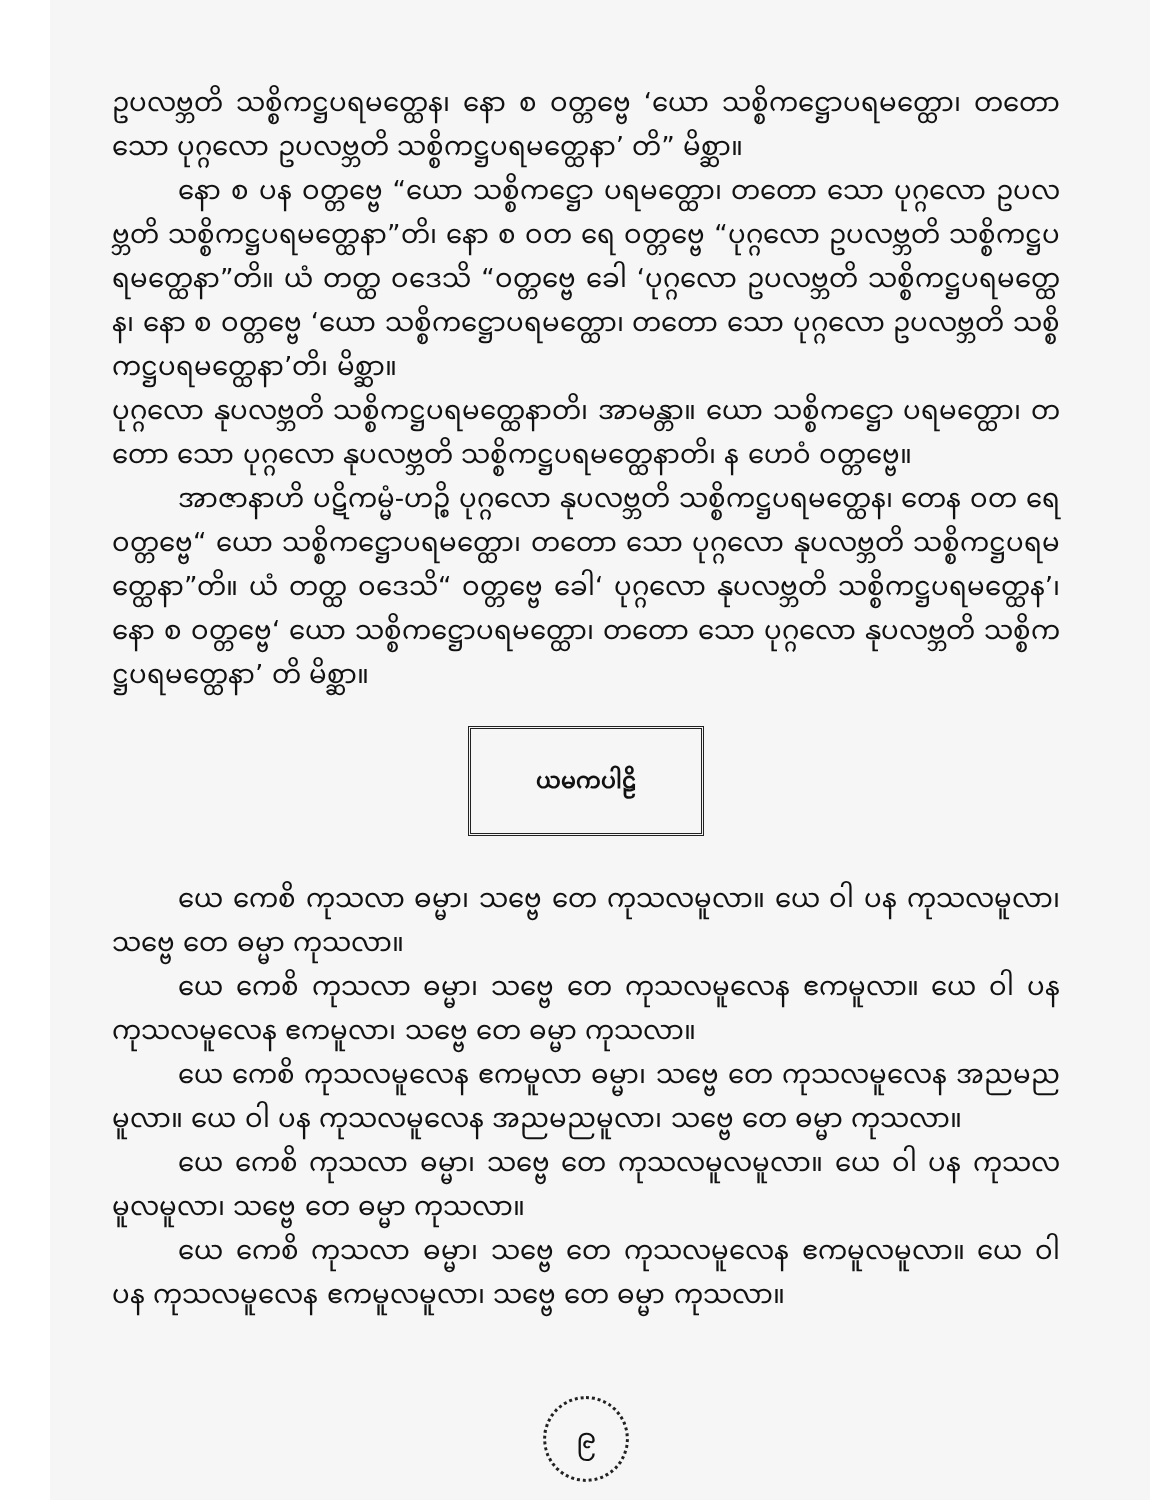ဥပလဗ္ဘတိ သစ္စိကဋ္ဌပရမတ္ထေန၊ နော စ ဝတ္တဗ္ဗေ ‘ယော သစ္စိကဋ္ဌောပရမတ္ထော၊ တတော သော ပုဂ္ဂလော ဥပလဗ္ဘတိ သစ္စိကဋ္ဌပရမတ္ထေနာ’ တိ” မိစ္ဆာ။
နော စ ပန ဝတ္တဗ္ဗေ “ယော သစ္စိကဋ္ဌော ပရမတ္ထော၊ တတော သော ပုဂ္ဂလော ဥပလဗ္ဘတိ သစ္စိကဋ္ဌပရမတ္ထေနာ”တိ၊ နော စ ဝတ ရေ ဝတ္တဗ္ဗေ “ပုဂ္ဂလော ဥပလဗ္ဘတိ သစ္စိကဋ္ဌပရမတ္ထေနာ”တိ။ ယံ တတ္ထ ဝဒေသိ “ဝတ္တဗ္ဗေ ခေါ ‘ပုဂ္ဂလော ဥပလဗ္ဘတိ သစ္စိကဋ္ဌပရမတ္ထေန၊ နော စ ဝတ္တဗ္ဗေ ‘ယော သစ္စိကဋ္ဌောပရမတ္ထော၊ တတော သော ပုဂ္ဂလော ဥပလဗ္ဘတိ သစ္စိကဋ္ဌပရမတ္ထေနာ’တိ၊ မိစ္ဆာ။
ပုဂ္ဂလော နုပလဗ္ဘတိ သစ္စိကဋ္ဌပရမတ္ထေနာတိ၊ အာမန္တာ။ ယော သစ္စိကဋ္ဌော ပရမတ္ထော၊ တတော သော ပုဂ္ဂလော နုပလဗ္ဘတိ သစ္စိကဋ္ဌပရမတ္ထေနာတိ၊ န ဟေဝံ ဝတ္တဗ္ဗေ။
အာဇာနာဟိ ပဋိကမ္မံ-ဟဉ္စိ ပုဂ္ဂလော နုပလဗ္ဘတိ သစ္စိကဋ္ဌပရမတ္ထေန၊ တေန ဝတ ရေ ဝတ္တဗ္ဗေ“ ယော သစ္စိကဋ္ဌောပရမတ္ထော၊ တတော သော ပုဂ္ဂလော နုပလဗ္ဘတိ သစ္စိကဋ္ဌပရမတ္ထေနာ”တိ။ ယံ တတ္ထ ဝဒေသိ“ ဝတ္တဗ္ဗေ ခေါ‘ ပုဂ္ဂလော နုပလဗ္ဘတိ သစ္စိကဋ္ဌပရမတ္ထေန’၊ နော စ ဝတ္တဗ္ဗေ‘ ယော သစ္စိကဋ္ဌောပရမတ္ထော၊ တတော သော ပုဂ္ဂလော နုပလဗ္ဘတိ သစ္စိကဋ္ဌပရမတ္ထေနာ’ တိ မိစ္ဆာ။
ယမကပါဠိ
ယေ ကေစိ ကုသလာ ဓမ္မာ၊ သဗ္ဗေ တေ ကုသလမူလာ။ ယေ ဝါ ပန ကုသလမူလာ၊ သဗ္ဗေ တေ ဓမ္မာ ကုသလာ။
ယေ ကေစိ ကုသလာ ဓမ္မာ၊ သဗ္ဗေ တေ ကုသလမူလေန ဧကမူလာ။ ယေ ဝါ ပန ကုသလမူလေန ဧကမူလာ၊ သဗ္ဗေ တေ ဓမ္မာ ကုသလာ။
ယေ ကေစိ ကုသလမူလေန ဧကမူလာ ဓမ္မာ၊ သဗ္ဗေ တေ ကုသလမူလေန အညမညမူလာ။ ယေ ဝါ ပန ကုသလမူလေန အညမညမူလာ၊ သဗ္ဗေ တေ ဓမ္မာ ကုသလာ။
ယေ ကေစိ ကုသလာ ဓမ္မာ၊ သဗ္ဗေ တေ ကုသလမူလမူလာ။ ယေ ဝါ ပန ကုသလမူလမူလာ၊ သဗ္ဗေ တေ ဓမ္မာ ကုသလာ။
ယေ ကေစိ ကုသလာ ဓမ္မာ၊ သဗ္ဗေ တေ ကုသလမူလေန ဧကမူလမူလာ။ ယေ ဝါ ပန ကုသလမူလေန ဧကမူလမူလာ၊ သဗ္ဗေ တေ ဓမ္မာ ကုသလာ။
၉